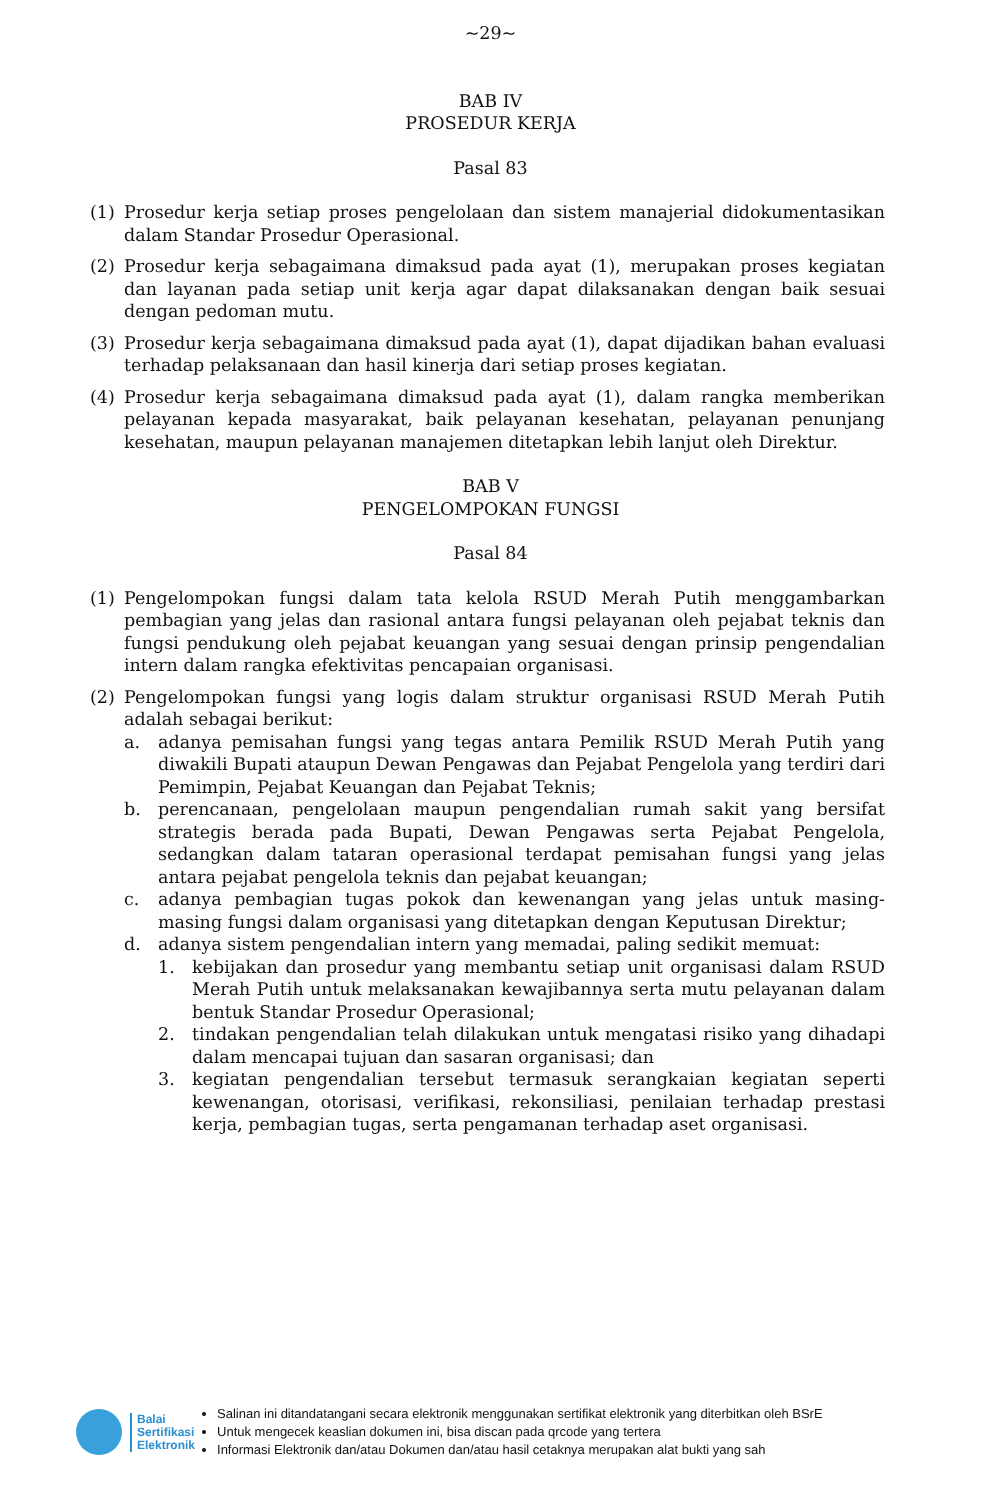~29~
BAB IV
PROSEDUR KERJA
Pasal 83
(1) Prosedur kerja setiap proses pengelolaan dan sistem manajerial didokumentasikan dalam Standar Prosedur Operasional.
(2) Prosedur kerja sebagaimana dimaksud pada ayat (1), merupakan proses kegiatan dan layanan pada setiap unit kerja agar dapat dilaksanakan dengan baik sesuai dengan pedoman mutu.
(3) Prosedur kerja sebagaimana dimaksud pada ayat (1), dapat dijadikan bahan evaluasi terhadap pelaksanaan dan hasil kinerja dari setiap proses kegiatan.
(4) Prosedur kerja sebagaimana dimaksud pada ayat (1), dalam rangka memberikan pelayanan kepada masyarakat, baik pelayanan kesehatan, pelayanan penunjang kesehatan, maupun pelayanan manajemen ditetapkan lebih lanjut oleh Direktur.
BAB V
PENGELOMPOKAN FUNGSI
Pasal 84
(1) Pengelompokan fungsi dalam tata kelola RSUD Merah Putih menggambarkan pembagian yang jelas dan rasional antara fungsi pelayanan oleh pejabat teknis dan fungsi pendukung oleh pejabat keuangan yang sesuai dengan prinsip pengendalian intern dalam rangka efektivitas pencapaian organisasi.
(2) Pengelompokan fungsi yang logis dalam struktur organisasi RSUD Merah Putih adalah sebagai berikut:
a. adanya pemisahan fungsi yang tegas antara Pemilik RSUD Merah Putih yang diwakili Bupati ataupun Dewan Pengawas dan Pejabat Pengelola yang terdiri dari Pemimpin, Pejabat Keuangan dan Pejabat Teknis;
b. perencanaan, pengelolaan maupun pengendalian rumah sakit yang bersifat strategis berada pada Bupati, Dewan Pengawas serta Pejabat Pengelola, sedangkan dalam tataran operasional terdapat pemisahan fungsi yang jelas antara pejabat pengelola teknis dan pejabat keuangan;
c. adanya pembagian tugas pokok dan kewenangan yang jelas untuk masing-masing fungsi dalam organisasi yang ditetapkan dengan Keputusan Direktur;
d. adanya sistem pengendalian intern yang memadai, paling sedikit memuat:
1. kebijakan dan prosedur yang membantu setiap unit organisasi dalam RSUD Merah Putih untuk melaksanakan kewajibannya serta mutu pelayanan dalam bentuk Standar Prosedur Operasional;
2. tindakan pengendalian telah dilakukan untuk mengatasi risiko yang dihadapi dalam mencapai tujuan dan sasaran organisasi; dan
3. kegiatan pengendalian tersebut termasuk serangkaian kegiatan seperti kewenangan, otorisasi, verifikasi, rekonsiliasi, penilaian terhadap prestasi kerja, pembagian tugas, serta pengamanan terhadap aset organisasi.
Balai
Sertifikasi
Elektronik
Salinan ini ditandatangani secara elektronik menggunakan sertifikat elektronik yang diterbitkan oleh BSrE
Untuk mengecek keaslian dokumen ini, bisa discan pada qrcode yang tertera
Informasi Elektronik dan/atau Dokumen dan/atau hasil cetaknya merupakan alat bukti yang sah